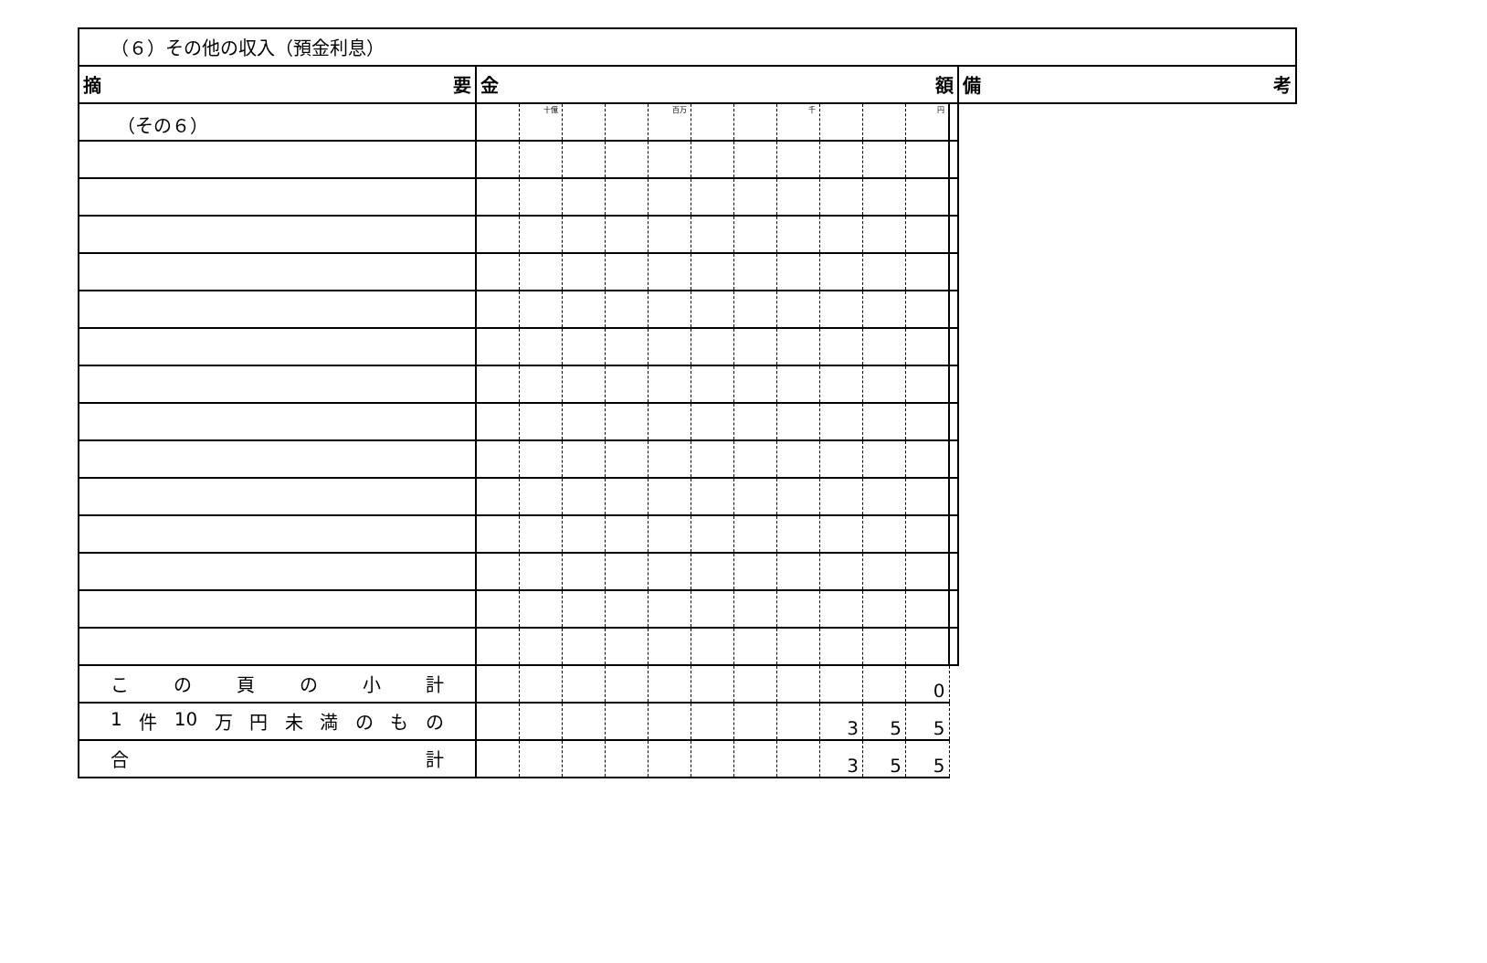（その６）
| （６）その他の収入（預金利息） | | | | | | | | | | | | | |
| 摘 要 | 金 額 | | | | | | | | | | | | 備 考 |
| | | 十億 | | | 百万 | | | 千 | | | 円 | | |
| こ の 頁 の 小 計 | | | | | | | | | | | 0 | | |
| 1 件 10 万 円 未 満 の も の | | | | | | | | | 3 | 5 | 5 | | |
| 合 計 | | | | | | | | | 3 | 5 | 5 | | |